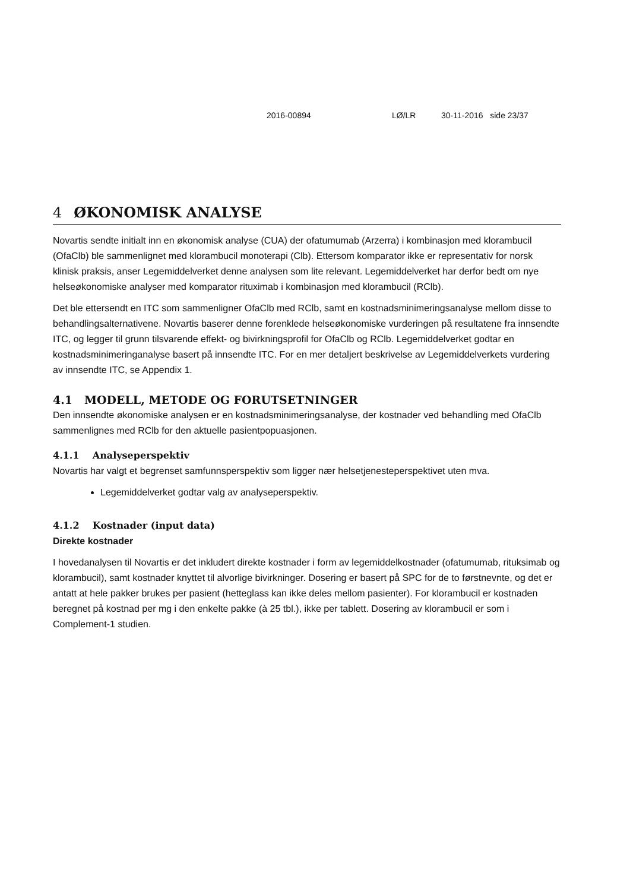2016-00894 LØ/LR 30-11-2016 side 23/37
4 ØKONOMISK ANALYSE
Novartis sendte initialt inn en økonomisk analyse (CUA) der ofatumumab (Arzerra) i kombinasjon med klorambucil (OfaClb) ble sammenlignet med klorambucil monoterapi (Clb). Ettersom komparator ikke er representativ for norsk klinisk praksis, anser Legemiddelverket denne analysen som lite relevant. Legemiddelverket har derfor bedt om nye helseøkonomiske analyser med komparator rituximab i kombinasjon med klorambucil (RClb).
Det ble ettersendt en ITC som sammenligner OfaClb med RClb, samt en kostnadsminimeringsanalyse mellom disse to behandlingsalternativene. Novartis baserer denne forenklede helseøkonomiske vurderingen på resultatene fra innsendte ITC, og legger til grunn tilsvarende effekt- og bivirkningsprofil for OfaClb og RClb. Legemiddelverket godtar en kostnadsminimeringanalyse basert på innsendte ITC. For en mer detaljert beskrivelse av Legemiddelverkets vurdering av innsendte ITC, se Appendix 1.
4.1 MODELL, METODE OG FORUTSETNINGER
Den innsendte økonomiske analysen er en kostnadsminimeringsanalyse, der kostnader ved behandling med OfaClb sammenlignes med RClb for den aktuelle pasientpopuasjonen.
4.1.1 Analyseperspektiv
Novartis har valgt et begrenset samfunnsperspektiv som ligger nær helsetjenesteperspektivet uten mva.
Legemiddelverket godtar valg av analyseperspektiv.
4.1.2 Kostnader (input data)
Direkte kostnader
I hovedanalysen til Novartis er det inkludert direkte kostnader i form av legemiddelkostnader (ofatumumab, rituksimab og klorambucil), samt kostnader knyttet til alvorlige bivirkninger. Dosering er basert på SPC for de to førstnevnte, og det er antatt at hele pakker brukes per pasient (hetteglass kan ikke deles mellom pasienter). For klorambucil er kostnaden beregnet på kostnad per mg i den enkelte pakke (à 25 tbl.), ikke per tablett. Dosering av klorambucil er som i Complement-1 studien.